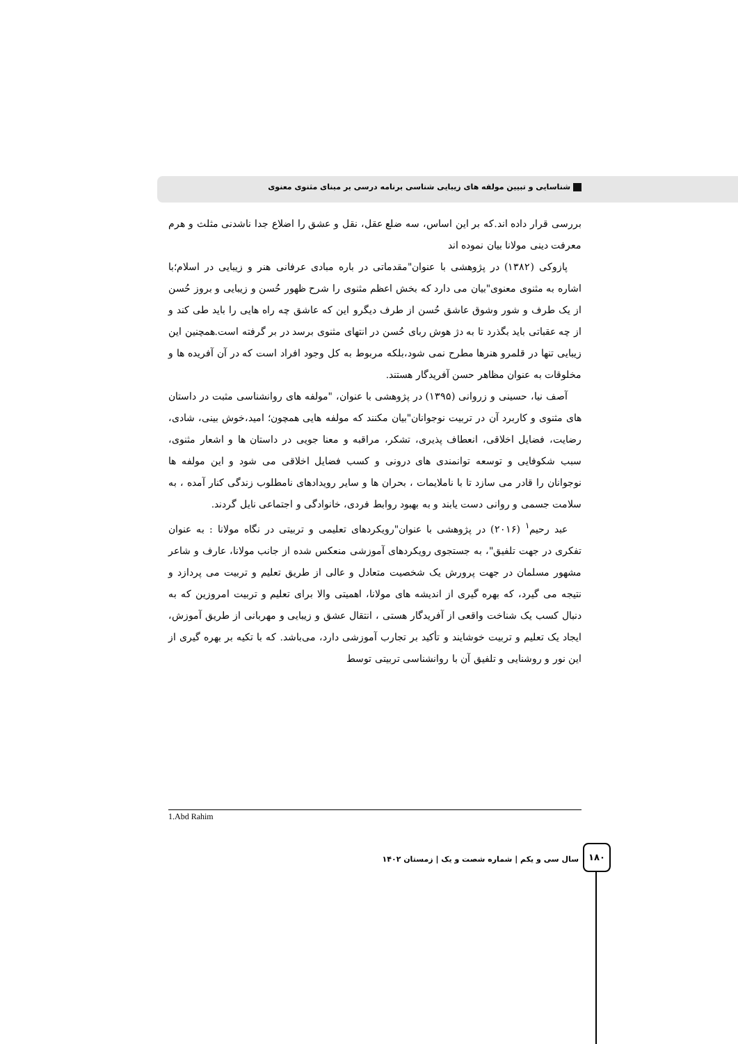شناسایی و تبیین مولفه های زیبایی شناسی برنامه درسی بر مبنای مثنوی معنوی
بررسی قرار داده اند.که بر این اساس، سه ضلع عقل، نقل و عشق را اضلاع جدا ناشدنی مثلث و هرم معرفت دینی مولانا بیان نموده اند
پازوکی (۱۳۸۲) در پژوهشی با عنوان"مقدماتی در باره مبادی عرفانی هنر و زیبایی در اسلام؛با اشاره به مثنوی معنوی"بیان می دارد که بخش اعظم مثنوی را شرح ظهور حُسن و زیبایی و بروز حُسن از یک طرف و شور وشوق عاشق حُسن از طرف دیگرو این که عاشق چه راه هایی را باید طی کند و از چه عقباتی باید بگذرد تا به دژ هوش ربای حُسن در انتهای مثنوی برسد در بر گرفته است.همچنین این زیبایی تنها در قلمرو هنرها مطرح نمی شود،بلکه مربوط به کل وجود افراد است که در آن آفریده ها و مخلوقات به عنوان مظاهر حسن آفریدگار هستند.
آصف نیا، حسینی و زروانی (۱۳۹۵) در پژوهشی با عنوان، "مولفه های روانشناسی مثبت در داستان های مثنوی و کاربرد آن در تربیت نوجوانان"بیان مکنند که مولفه هایی همچون؛ امید،خوش بینی، شادی، رضایت، فضایل اخلاقی، انعطاف پذیری، تشکر، مراقبه و معنا جویی در داستان ها و اشعار مثنوی، سبب شکوفایی و توسعه توانمندی های درونی و کسب فضایل اخلاقی می شود و این مولفه ها نوجوانان را قادر می سازد تا با ناملایمات ، بحران ها و سایر رویدادهای نامطلوب زندگی کنار آمده ، به سلامت جسمی و روانی دست یابند و به بهبود روابط فردی، خانوادگی و اجتماعی نایل گردند.
عبد رحیم<sup>۱</sup> (۲۰۱۶) در پژوهشی با عنوان"رویکردهای تعلیمی و تربیتی در نگاه مولانا : به عنوان تفکری در جهت تلفیق"، به جستجوی رویکردهای آموزشی منعکس شده از جانب مولانا، عارف و شاعر مشهور مسلمان در جهت پرورش یک شخصیت متعادل و عالی از طریق تعلیم و تربیت می پردازد و نتیجه می گیرد، که بهره گیری از اندیشه های مولانا، اهمیتی والا برای تعلیم و تربیت امروزین که به دنبال کسب یک شناخت واقعی از آفریدگار هستی ، انتقال عشق و زیبایی و مهربانی از طریق آموزش، ایجاد یک تعلیم و تربیت خوشایند و تأکید بر تجارب آموزشی دارد، می‌باشد. که با تکیه بر بهره گیری از این نور و روشنایی و تلفیق آن با روانشناسی تربیتی توسط
1.Abd Rahim
سال سی و یکم | شماره شصت و یک | زمستان ۱۴۰۲
۱۸۰